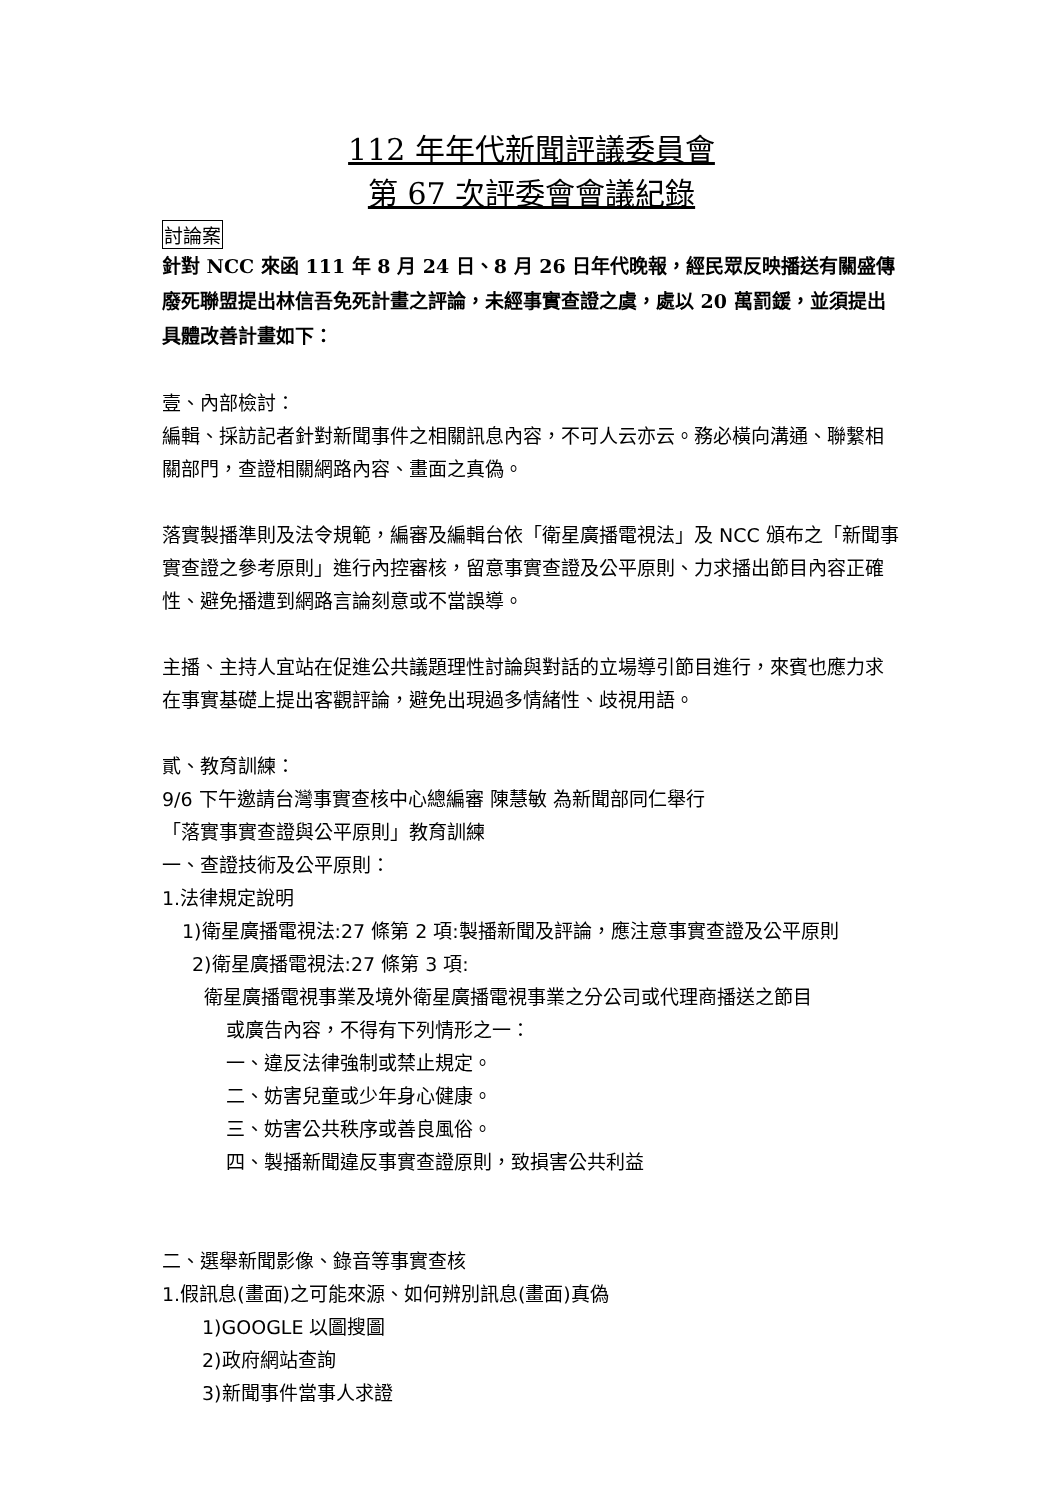112 年年代新聞評議委員會
第 67 次評委會會議紀錄
討論案
針對 NCC 來函 111 年 8 月 24 日、8 月 26 日年代晚報，經民眾反映播送有關盛傳廢死聯盟提出林信吾免死計畫之評論，未經事實查證之虞，處以 20 萬罰鍰，並須提出具體改善計畫如下：
壹、內部檢討：
編輯、採訪記者針對新聞事件之相關訊息內容，不可人云亦云。務必橫向溝通、聯繫相關部門，查證相關網路內容、畫面之真偽。
落實製播準則及法令規範，編審及編輯台依「衛星廣播電視法」及 NCC 頒布之「新聞事實查證之參考原則」進行內控審核，留意事實查證及公平原則、力求播出節目內容正確性、避免播遭到網路言論刻意或不當誤導。
主播、主持人宜站在促進公共議題理性討論與對話的立場導引節目進行，來賓也應力求在事實基礎上提出客觀評論，避免出現過多情緒性、歧視用語。
貳、教育訓練：
9/6 下午邀請台灣事實查核中心總編審 陳慧敏 為新聞部同仁舉行
「落實事實查證與公平原則」教育訓練
一、查證技術及公平原則：
1.法律規定說明
1)衛星廣播電視法:27 條第 2 項:製播新聞及評論，應注意事實查證及公平原則
2)衛星廣播電視法:27 條第 3 項:
衛星廣播電視事業及境外衛星廣播電視事業之分公司或代理商播送之節目
或廣告內容，不得有下列情形之一：
一、違反法律強制或禁止規定。
二、妨害兒童或少年身心健康。
三、妨害公共秩序或善良風俗。
四、製播新聞違反事實查證原則，致損害公共利益
二、選舉新聞影像、錄音等事實查核
1.假訊息(畫面)之可能來源、如何辨別訊息(畫面)真偽
1)GOOGLE 以圖搜圖
2)政府網站查詢
3)新聞事件當事人求證